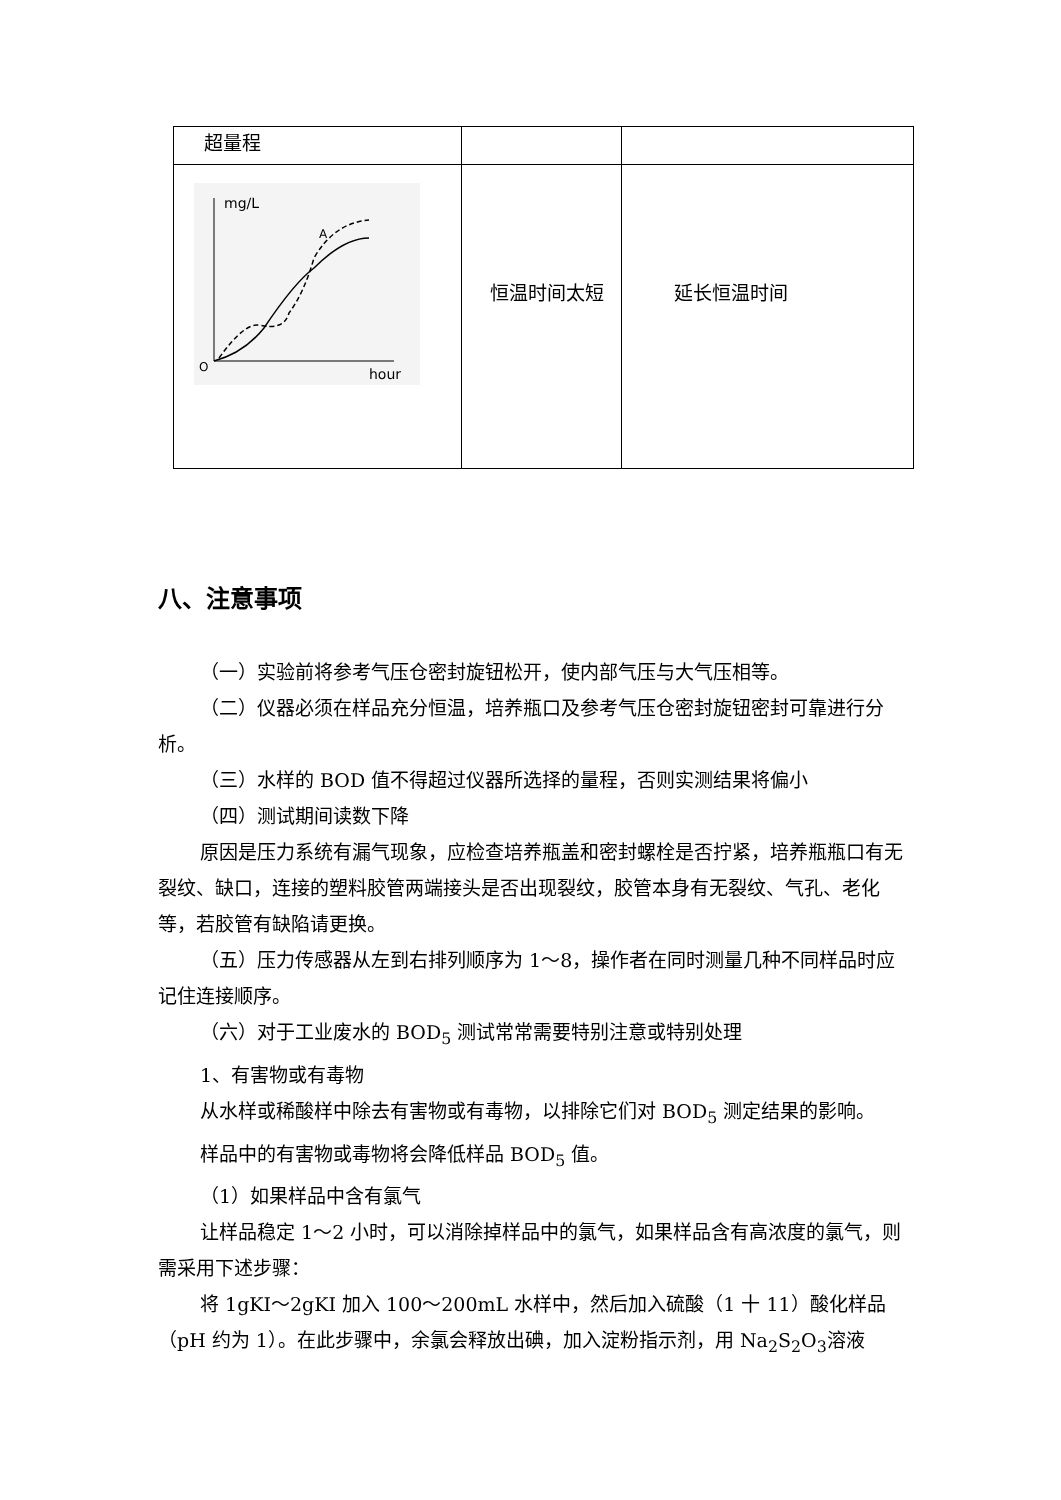| 超量程 | | |
| mg/L A O hour | 恒温时间太短 | 延长恒温时间 |
八、注意事项
（一）实验前将参考气压仓密封旋钮松开，使内部气压与大气压相等。
（二）仪器必须在样品充分恒温，培养瓶口及参考气压仓密封旋钮密封可靠进行分析。
（三）水样的 BOD 值不得超过仪器所选择的量程，否则实测结果将偏小
（四）测试期间读数下降
原因是压力系统有漏气现象，应检查培养瓶盖和密封螺栓是否拧紧，培养瓶瓶口有无裂纹、缺口，连接的塑料胶管两端接头是否出现裂纹，胶管本身有无裂纹、气孔、老化等，若胶管有缺陷请更换。
（五）压力传感器从左到右排列顺序为 1～8，操作者在同时测量几种不同样品时应记住连接顺序。
（六）对于工业废水的 BOD<sub>5</sub> 测试常常需要特别注意或特别处理
1、有害物或有毒物
从水样或稀酸样中除去有害物或有毒物，以排除它们对 BOD<sub>5</sub> 测定结果的影响。
样品中的有害物或毒物将会降低样品 BOD<sub>5</sub> 值。
（1）如果样品中含有氯气
让样品稳定 1～2 小时，可以消除掉样品中的氯气，如果样品含有高浓度的氯气，则需采用下述步骤：
将 1gKI～2gKI 加入 100～200mL 水样中，然后加入硫酸（1 十 11）酸化样品（pH 约为 1）。在此步骤中，余氯会释放出碘，加入淀粉指示剂，用 Na<sub>2</sub>S<sub>2</sub>O<sub>3</sub>溶液